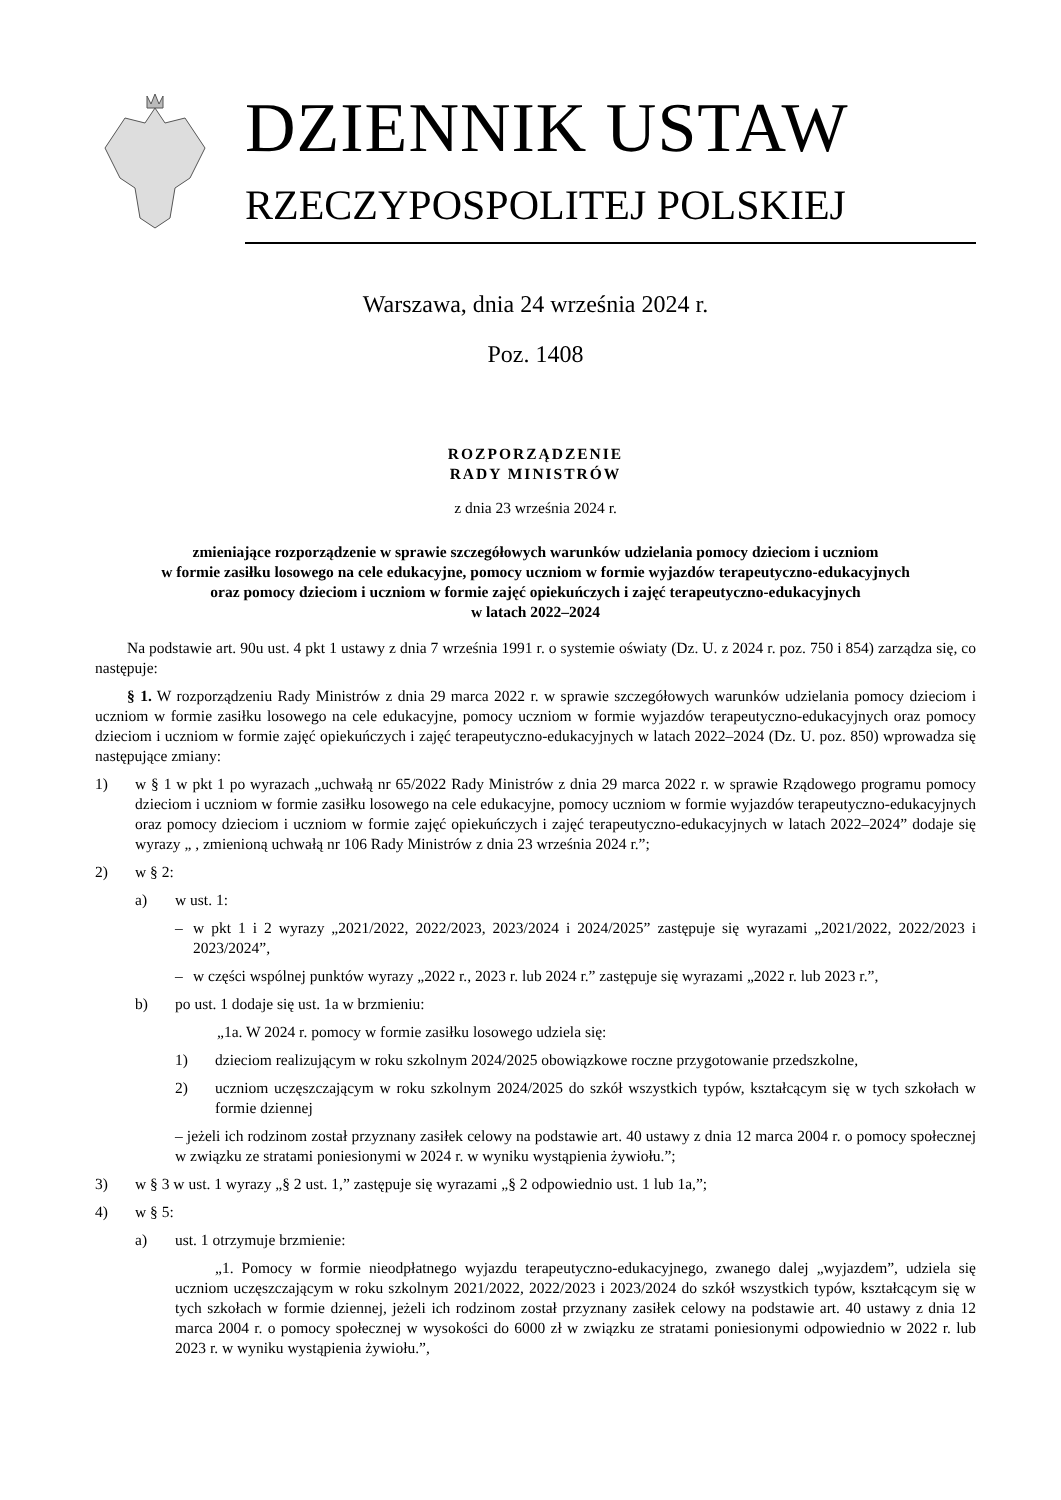DZIENNIK USTAW
RZECZYPOSPOLITEJ POLSKIEJ
Warszawa, dnia 24 września 2024 r.
Poz. 1408
ROZPORZĄDZENIE
RADY MINISTRÓW
z dnia 23 września 2024 r.
zmieniające rozporządzenie w sprawie szczegółowych warunków udzielania pomocy dzieciom i uczniom
w formie zasiłku losowego na cele edukacyjne, pomocy uczniom w formie wyjazdów terapeutyczno-edukacyjnych
oraz pomocy dzieciom i uczniom w formie zajęć opiekuńczych i zajęć terapeutyczno-edukacyjnych
w latach 2022–2024
Na podstawie art. 90u ust. 4 pkt 1 ustawy z dnia 7 września 1991 r. o systemie oświaty (Dz. U. z 2024 r. poz. 750 i 854) zarządza się, co następuje:
§ 1. W rozporządzeniu Rady Ministrów z dnia 29 marca 2022 r. w sprawie szczegółowych warunków udzielania pomocy dzieciom i uczniom w formie zasiłku losowego na cele edukacyjne, pomocy uczniom w formie wyjazdów terapeutyczno-edukacyjnych oraz pomocy dzieciom i uczniom w formie zajęć opiekuńczych i zajęć terapeutyczno-edukacyjnych w latach 2022–2024 (Dz. U. poz. 850) wprowadza się następujące zmiany:
1) w § 1 w pkt 1 po wyrazach „uchwałą nr 65/2022 Rady Ministrów z dnia 29 marca 2022 r. w sprawie Rządowego programu pomocy dzieciom i uczniom w formie zasiłku losowego na cele edukacyjne, pomocy uczniom w formie wyjazdów terapeutyczno-edukacyjnych oraz pomocy dzieciom i uczniom w formie zajęć opiekuńczych i zajęć terapeutyczno-edukacyjnych w latach 2022–2024” dodaje się wyrazy „ , zmienioną uchwałą nr 106 Rady Ministrów z dnia 23 września 2024 r.”;
2) w § 2:
a) w ust. 1:
– w pkt 1 i 2 wyrazy „2021/2022, 2022/2023, 2023/2024 i 2024/2025” zastępuje się wyrazami „2021/2022, 2022/2023 i 2023/2024”,
– w części wspólnej punktów wyrazy „2022 r., 2023 r. lub 2024 r.” zastępuje się wyrazami „2022 r. lub 2023 r.”,
b) po ust. 1 dodaje się ust. 1a w brzmieniu:
„1a. W 2024 r. pomocy w formie zasiłku losowego udziela się:
1) dzieciom realizującym w roku szkolnym 2024/2025 obowiązkowe roczne przygotowanie przedszkolne,
2) uczniom uczęszczającym w roku szkolnym 2024/2025 do szkół wszystkich typów, kształcącym się w tych szkołach w formie dziennej
– jeżeli ich rodzinom został przyznany zasiłek celowy na podstawie art. 40 ustawy z dnia 12 marca 2004 r. o pomocy społecznej w związku ze stratami poniesionymi w 2024 r. w wyniku wystąpienia żywiołu.”;
3) w § 3 w ust. 1 wyrazy „§ 2 ust. 1,” zastępuje się wyrazami „§ 2 odpowiednio ust. 1 lub 1a,”;
4) w § 5:
a) ust. 1 otrzymuje brzmienie:
„1. Pomocy w formie nieodpłatnego wyjazdu terapeutyczno-edukacyjnego, zwanego dalej „wyjazdem”, udziela się uczniom uczęszczającym w roku szkolnym 2021/2022, 2022/2023 i 2023/2024 do szkół wszystkich typów, kształcącym się w tych szkołach w formie dziennej, jeżeli ich rodzinom został przyznany zasiłek celowy na podstawie art. 40 ustawy z dnia 12 marca 2004 r. o pomocy społecznej w wysokości do 6000 zł w związku ze stratami poniesionymi odpowiednio w 2022 r. lub 2023 r. w wyniku wystąpienia żywiołu.”,